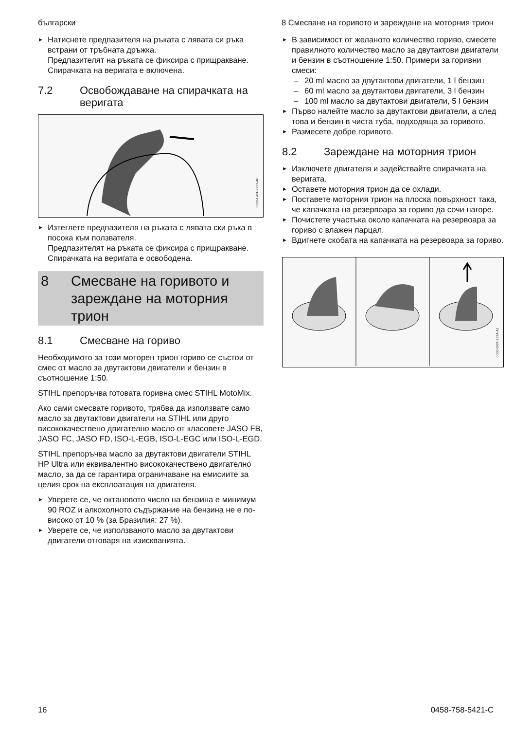български 8 Смесване на горивото и зареждане на моторния трион
► Натиснете предпазителя на ръката с лявата си ръка встрани от тръбната дръжка.
Предпазителят на ръката се фиксира с прищракване. Спирачката на веригата е включена.
7.2 Освобождаване на спирач­ката на веригата
0000-GXX-2933-A0
► Изтеглете предпазителя на ръката с лявата ски ръка в посока към ползвателя.
Предпазителят на ръката се фиксира с прищракване. Спирачката на веригата е освободена.
8 Смесване на горивото и зареждане на моторния трион
8.1 Смесване на гориво
Необходимото за този моторен трион гориво се състои от смес от масло за двутактови двигатели и бензин в съотношение 1:50.
STIHL препоръчва готовата горивна смес STIHL MotoMix.
Ако сами смесвате горивото, трябва да използвате само масло за двутактови двига­тели на STIHL или друго висококачествено двигателно масло от класовете JASO FB, JASO FC, JASO FD, ISO-L-EGB, ISO-L-EGC или ISO-L-EGD.
STIHL препоръчва масло за двутактови двигатели STIHL HP Ultra или еквивалентно висококачествено двигателно масло, за да се гарантира ограничаване на емисиите за целия срок на експлоатация на двигателя.
► Уверете се, че октановото число на бен­зина е минимум 90 ROZ и алкохолното съдържание на бензина не е по-високо от 10 % (за Бразилия: 27 %).
► Уверете се, че използваното масло за дву­тактови двигатели отговаря на изисква­нията.
► В зависимост от желаното количество гориво, смесете правилното количество масло за двутактови двигатели и бензин в съотношение 1:50. Примери за горивни смеси:
– 20 ml масло за двутактови двигатели, 1 l бензин
– 60 ml масло за двутактови двигатели, 3 l бензин
– 100 ml масло за двутактови двигатели, 5 l бензин
► Първо налейте масло за двутактови двига­тели, а след това и бензин в чиста туба, подходяща за горивото.
► Размесете добре горивото.
8.2 Зареждане на моторния трион
► Изключете двигателя и задействайте спи­рачката на веригата.
► Оставете моторния трион да се охлади.
► Поставете моторния трион на плоска повърхност така, че капачката на резер­воара за гориво да сочи нагоре.
► Почистете участъка около капачката на резервоара за гориво с влажен парцал.
► Вдигнете скобата на капачката на резер­воара за гориво.
0000-GXX-2934-A1
16 0458-758-5421-C